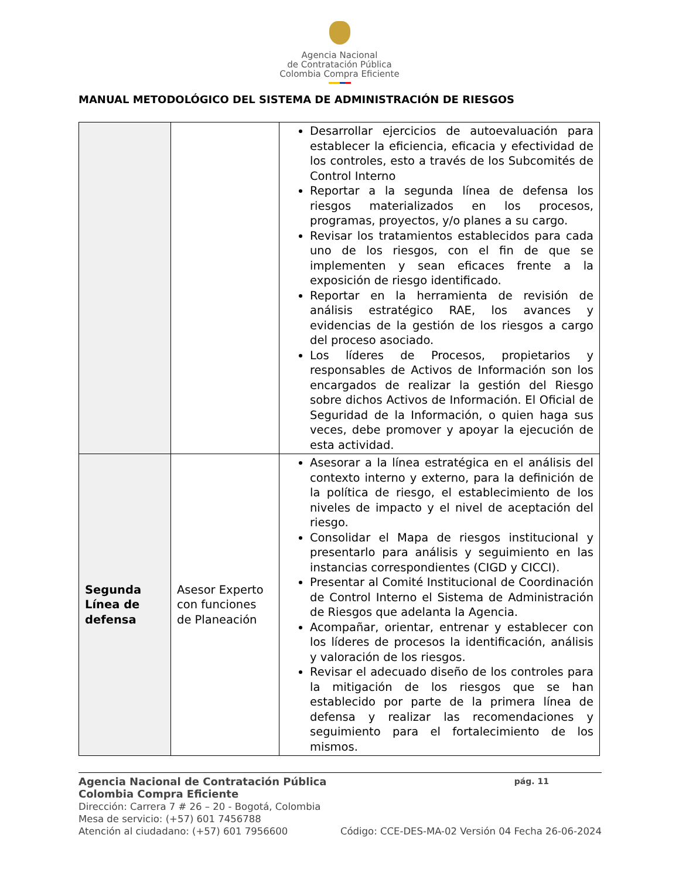Agencia Nacional
de Contratación Pública
Colombia Compra Eficiente
MANUAL METODOLÓGICO DEL SISTEMA DE ADMINISTRACIÓN DE RIESGOS
| | | Desarrollar ejercicios de autoevaluación para establecer la eficiencia, eficacia y efectividad de los controles, esto a través de los Subcomités de Control Interno Reportar a la segunda línea de defensa los riesgos materializados en los procesos, programas, proyectos, y/o planes a su cargo. Revisar los tratamientos establecidos para cada uno de los riesgos, con el fin de que se implementen y sean eficaces frente a la exposición de riesgo identificado. Reportar en la herramienta de revisión de análisis estratégico RAE, los avances y evidencias de la gestión de los riesgos a cargo del proceso asociado. Los líderes de Procesos, propietarios y responsables de Activos de Información son los encargados de realizar la gestión del Riesgo sobre dichos Activos de Información. El Oficial de Seguridad de la Información, o quien haga sus veces, debe promover y apoyar la ejecución de esta actividad. |
| Segunda Línea de defensa | Asesor Experto con funciones de Planeación | Asesorar a la línea estratégica en el análisis del contexto interno y externo, para la definición de la política de riesgo, el establecimiento de los niveles de impacto y el nivel de aceptación del riesgo. Consolidar el Mapa de riesgos institucional y presentarlo para análisis y seguimiento en las instancias correspondientes (CIGD y CICCI). Presentar al Comité Institucional de Coordinación de Control Interno el Sistema de Administración de Riesgos que adelanta la Agencia. Acompañar, orientar, entrenar y establecer con los líderes de procesos la identificación, análisis y valoración de los riesgos. Revisar el adecuado diseño de los controles para la mitigación de los riesgos que se han establecido por parte de la primera línea de defensa y realizar las recomendaciones y seguimiento para el fortalecimiento de los mismos. |
Agencia Nacional de Contratación Pública pág. 11
Colombia Compra Eficiente
Dirección: Carrera 7 # 26 – 20 - Bogotá, Colombia
Mesa de servicio: (+57) 601 7456788
Atención al ciudadano: (+57) 601 7956600 Código: CCE-DES-MA-02 Versión 04 Fecha 26-06-2024